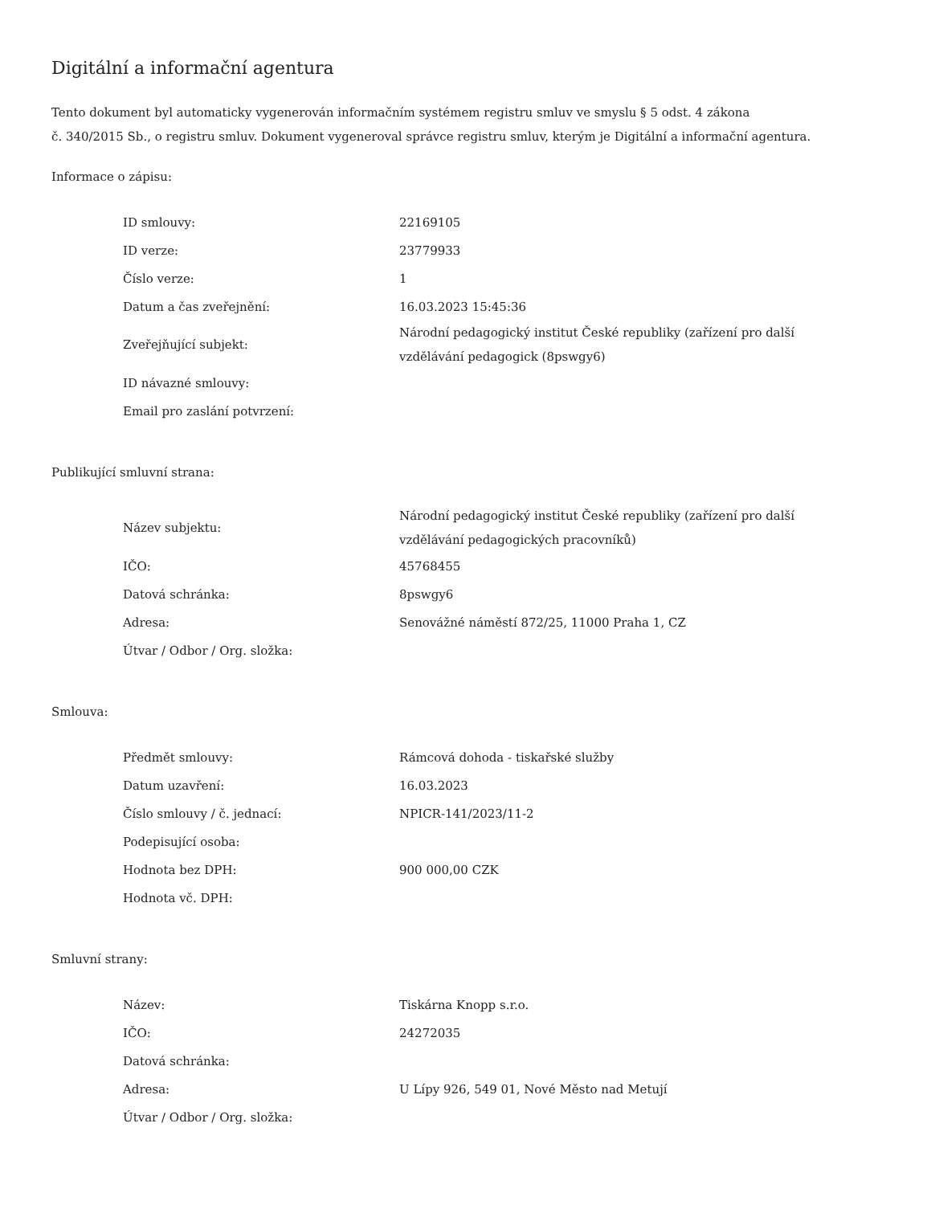Digitální a informační agentura
Tento dokument byl automaticky vygenerován informačním systémem registru smluv ve smyslu § 5 odst. 4 zákona
č. 340/2015 Sb., o registru smluv. Dokument vygeneroval správce registru smluv, kterým je Digitální a informační agentura.
Informace o zápisu:
| ID smlouvy: | 22169105 |
| ID verze: | 23779933 |
| Číslo verze: | 1 |
| Datum a čas zveřejnění: | 16.03.2023 15:45:36 |
| Zveřejňující subjekt: | Národní pedagogický institut České republiky (zařízení pro další vzdělávání pedagogick (8pswgy6) |
| ID návazné smlouvy: | |
| Email pro zaslání potvrzení: | |
Publikující smluvní strana:
| Název subjektu: | Národní pedagogický institut České republiky (zařízení pro další vzdělávání pedagogických pracovníků) |
| IČO: | 45768455 |
| Datová schránka: | 8pswgy6 |
| Adresa: | Senovážné náměstí 872/25, 11000 Praha 1, CZ |
| Útvar / Odbor / Org. složka: | |
Smlouva:
| Předmět smlouvy: | Rámcová dohoda - tiskařské služby |
| Datum uzavření: | 16.03.2023 |
| Číslo smlouvy / č. jednací: | NPICR-141/2023/11-2 |
| Podepisující osoba: | |
| Hodnota bez DPH: | 900 000,00 CZK |
| Hodnota vč. DPH: | |
Smluvní strany:
| Název: | Tiskárna Knopp s.r.o. |
| IČO: | 24272035 |
| Datová schránka: | |
| Adresa: | U Lípy 926, 549 01, Nové Město nad Metují |
| Útvar / Odbor / Org. složka: | |